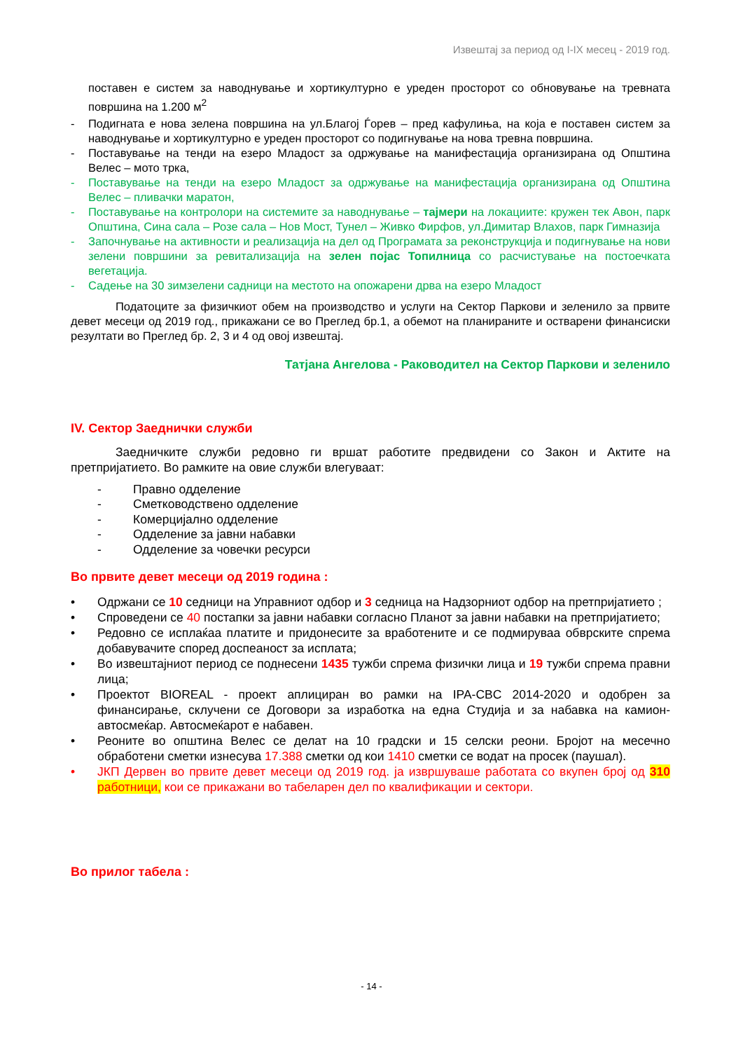Извештај за период од I-IX месец - 2019 год.
поставен е систем за наводнување и хортикултурно е уреден просторот со обновување на тревната површина на 1.200 м<sup>2</sup>
- Подигната е нова зелена површина на ул.Благој Ѓорев – пред кафулиња, на која е поставен систем за наводнување и хортикултурно е уреден просторот со подигнување на нова тревна површина.
- Поставување на тенди на езеро Младост за одржување на манифестација организирана од Општина Велес – мото трка,
- Поставување на тенди на езеро Младост за одржување на манифестација организирана од Општина Велес – пливачки маратон,
- Поставување на контролори на системите за наводнување – тајмери на локациите: кружен тек Авон, парк Општина, Сина сала – Розе сала – Нов Мост, Тунел – Живко Фирфов, ул.Димитар Влахов, парк Гимназија
- Започнување на активности и реализација на дел од Програмата за реконструкција и подигнување на нови зелени површини за ревитализација на зелен појас Топилница со расчистување на постоечката вегетација.
- Садење на 30 зимзелени садници на местото на опожарени дрва на езеро Младост
Податоците за физичкиот обем на производство и услуги на Сектор Паркови и зеленило за првите девет месеци од 2019 год., прикажани се во Преглед бр.1, а обемот на планираните и остварени финансиски резултати во Преглед бр. 2, 3 и 4 од овој извештај.
Татјана Ангелова - Раководител на Сектор Паркови и зеленило
IV. Сектор Заеднички служби
Заедничките служби редовно ги вршат работите предвидени со Закон и Актите на претпријатието. Во рамките на овие служби влегуваат:
- Правно одделение
- Сметководствено одделение
- Комерцијално одделение
- Одделение за јавни набавки
- Одделение за човечки ресурси
Во првите девет месеци од 2019 година :
• Одржани се 10 седници на Управниот одбор и 3 седница на Надзорниот одбор на претпријатието ;
• Спроведени се 40 постапки за јавни набавки согласно Планот за јавни набавки на претпријатието;
• Редовно се исплаќаа платите и придонесите за вработените и се подмируваа обврските спрема добавувачите според доспеаност за исплата;
• Во извештајниот период се поднесени 1435 тужби спрема физички лица и 19 тужби спрема правни лица;
• Проектот BIOREAL - проект аплициран во рамки на IPA-CBC 2014-2020 и одобрен за финансирање, склучени се Договори за изработка на една Студија и за набавка на камион-автосмеќар. Автосмеќарот е набавен.
• Реоните во општина Велес се делат на 10 градски и 15 селски реони. Бројот на месечно обработени сметки изнесува 17.388 сметки од кои 1410 сметки се водат на просек (паушал).
• ЈКП Дервен во првите девет месеци од 2019 год. ја извршуваше работата со вкупен број од 310 работници, кои се прикажани во табеларен дел по квалификации и сектори.
Во прилог табела :
- 14 -